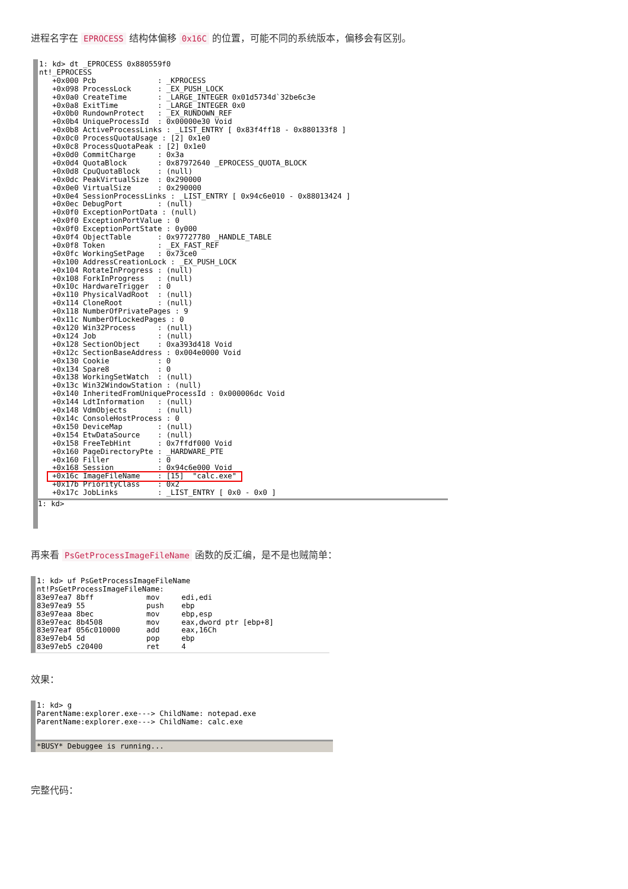进程名字在 EPROCESS 结构体偏移 0x16C 的位置，可能不同的系统版本，偏移会有区别。
1: kd> dt _EPROCESS 0x880559f0 nt!_EPROCESS +0x000 Pcb : _KPROCESS +0x098 ProcessLock : _EX_PUSH_LOCK +0x0a0 CreateTime : _LARGE_INTEGER 0x01d5734d`32be6c3e +0x0a8 ExitTime : _LARGE_INTEGER 0x0 +0x0b0 RundownProtect : _EX_RUNDOWN_REF +0x0b4 UniqueProcessId : 0x00000e30 Void +0x0b8 ActiveProcessLinks : _LIST_ENTRY [ 0x83f4ff18 - 0x880133f8 ] +0x0c0 ProcessQuotaUsage : [2] 0x1e0 +0x0c8 ProcessQuotaPeak : [2] 0x1e0 +0x0d0 CommitCharge : 0x3a +0x0d4 QuotaBlock : 0x87972640 _EPROCESS_QUOTA_BLOCK +0x0d8 CpuQuotaBlock : (null) +0x0dc PeakVirtualSize : 0x290000 +0x0e0 VirtualSize : 0x290000 +0x0e4 SessionProcessLinks : _LIST_ENTRY [ 0x94c6e010 - 0x88013424 ] +0x0ec DebugPort : (null) +0x0f0 ExceptionPortData : (null) +0x0f0 ExceptionPortValue : 0 +0x0f0 ExceptionPortState : 0y000 +0x0f4 ObjectTable : 0x97727780 _HANDLE_TABLE +0x0f8 Token : _EX_FAST_REF +0x0fc WorkingSetPage : 0x73ce0 +0x100 AddressCreationLock : _EX_PUSH_LOCK +0x104 RotateInProgress : (null) +0x108 ForkInProgress : (null) +0x10c HardwareTrigger : 0 +0x110 PhysicalVadRoot : (null) +0x114 CloneRoot : (null) +0x118 NumberOfPrivatePages : 9 +0x11c NumberOfLockedPages : 0 +0x120 Win32Process : (null) +0x124 Job : (null) +0x128 SectionObject : 0xa393d418 Void +0x12c SectionBaseAddress : 0x004e0000 Void +0x130 Cookie : 0 +0x134 Spare8 : 0 +0x138 WorkingSetWatch : (null) +0x13c Win32WindowStation : (null) +0x140 InheritedFromUniqueProcessId : 0x000006dc Void +0x144 LdtInformation : (null) +0x148 VdmObjects : (null) +0x14c ConsoleHostProcess : 0 +0x150 DeviceMap : (null) +0x154 EtwDataSource : (null) +0x158 FreeTebHint : 0x7ffdf000 Void +0x160 PageDirectoryPte : _HARDWARE_PTE +0x160 Filler : 0 +0x168 Session : 0x94c6e000 Void +0x16c ImageFileName : [15] "calc.exe" +0x17b PriorityClass : 0x2 +0x17c JobLinks : _LIST_ENTRY [ 0x0 - 0x0 ]
1: kd>
再来看 PsGetProcessImageFileName 函数的反汇编，是不是也贼简单：
1: kd> uf PsGetProcessImageFileName nt!PsGetProcessImageFileName: 83e97ea7 8bff mov edi,edi 83e97ea9 55 push ebp 83e97eaa 8bec mov ebp,esp 83e97eac 8b4508 mov eax,dword ptr [ebp+8] 83e97eaf 056c010000 add eax,16Ch 83e97eb4 5d pop ebp 83e97eb5 c20400 ret 4
效果：
1: kd> g ParentName:explorer.exe---> ChildName: notepad.exe ParentName:explorer.exe---> ChildName: calc.exe
*BUSY* Debuggee is running...
完整代码：